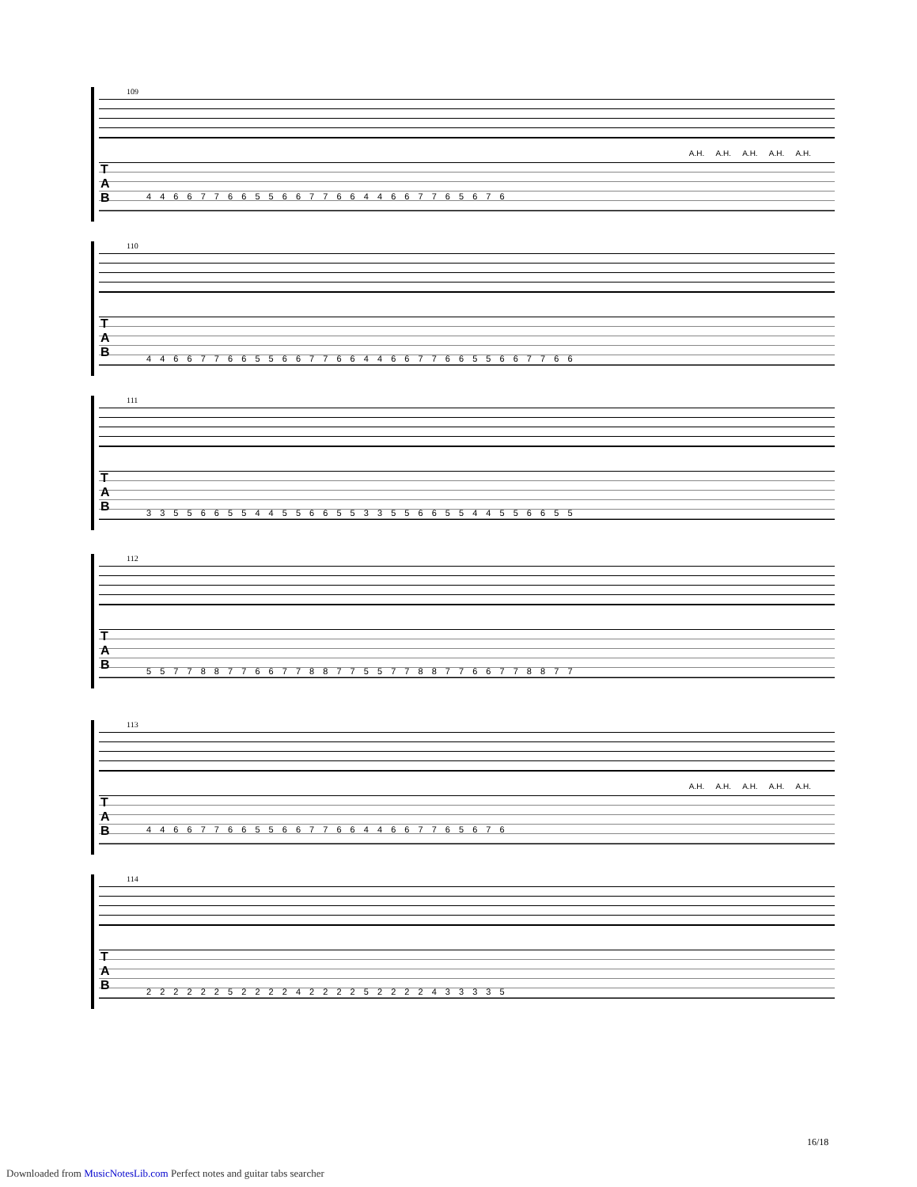109
T
A
B
A.H. A.H. A.H. A.H. A.H.
4 4 6 6 7 7 6 6 5 5 6 6 7 7 6 6 4 4 6 6 7 7 6 5 6 7 6
110
T
A
B
4 4 6 6 7 7 6 6 5 5 6 6 7 7 6 6 4 4 6 6 7 7 6 6 5 5 6 6 7 7 6 6
111
T
A
B
3 3 5 5 6 6 5 5 4 4 5 5 6 6 5 5 3 3 5 5 6 6 5 5 4 4 5 5 6 6 5 5
112
T
A
B
5 5 7 7 8 8 7 7 6 6 7 7 8 8 7 7 5 5 7 7 8 8 7 7 6 6 7 7 8 8 7 7
113
T
A
B
A.H. A.H. A.H. A.H. A.H.
4 4 6 6 7 7 6 6 5 5 6 6 7 7 6 6 4 4 6 6 7 7 6 5 6 7 6
114
T
A
B
2 2 2 2 2 2 5 2 2 2 2 4 2 2 2 2 5 2 2 2 2 4 3 3 3 3 5
16/18
Downloaded from MusicNotesLib.com Perfect notes and guitar tabs searcher